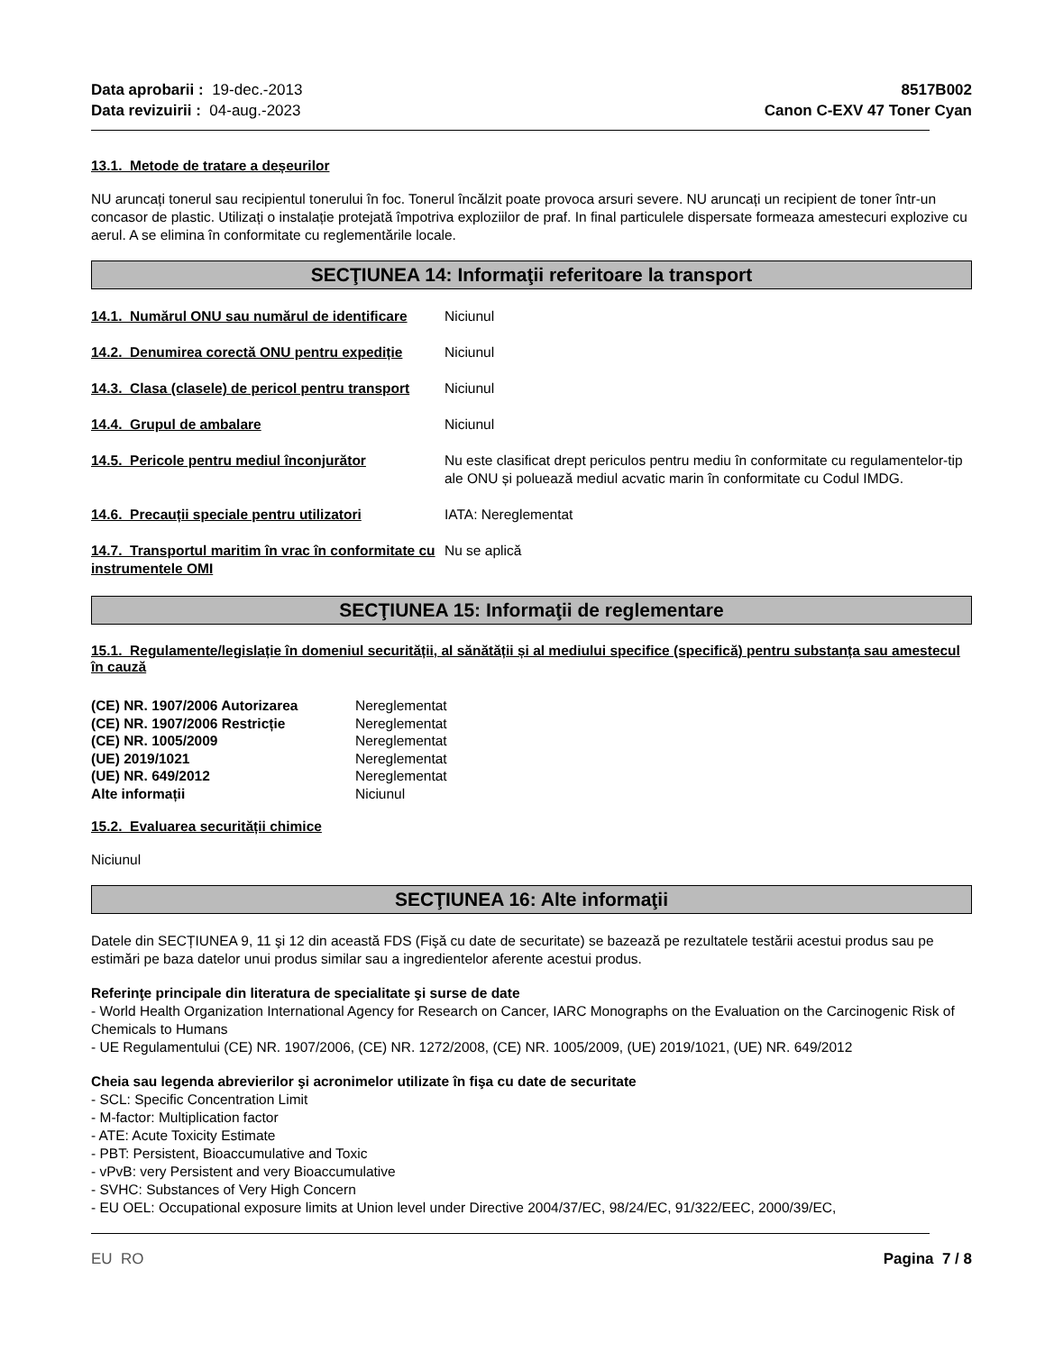Data aprobarii : 19-dec.-2013
Data revizuirii : 04-aug.-2023
8517B002
Canon C-EXV 47 Toner Cyan
13.1. Metode de tratare a deșeurilor
NU aruncați tonerul sau recipientul tonerului în foc. Tonerul încălzit poate provoca arsuri severe. NU aruncați un recipient de toner într-un concasor de plastic. Utilizați o instalație protejată împotriva exploziilor de praf. In final particulele dispersate formeaza amestecuri explozive cu aerul. A se elimina în conformitate cu reglementările locale.
SECŢIUNEA 14: Informaţii referitoare la transport
14.1. Numărul ONU sau numărul de identificare
Niciunul
14.2. Denumirea corectă ONU pentru expediție
Niciunul
14.3. Clasa (clasele) de pericol pentru transport
Niciunul
14.4. Grupul de ambalare Niciunul
14.5. Pericole pentru mediul înconjurător Nu este clasificat drept periculos pentru mediu în conformitate cu regulamentelor-tip ale ONU și poluează mediul acvatic marin în conformitate cu Codul IMDG.
14.6. Precauții speciale pentru utilizatori
IATA: Nereglementat
14.7. Transportul maritim în vrac în conformitate cu instrumentele OMI
Nu se aplică
SECŢIUNEA 15: Informaţii de reglementare
15.1. Regulamente/legislație în domeniul securității, al sănătății și al mediului specifice (specifică) pentru substanța sau amestecul în cauză
(CE) NR. 1907/2006 Autorizarea Nereglementat
(CE) NR. 1907/2006 Restricție Nereglementat
(CE) NR. 1005/2009 Nereglementat
(UE) 2019/1021 Nereglementat
(UE) NR. 649/2012 Nereglementat
Alte informații Niciunul
15.2. Evaluarea securității chimice
Niciunul
SECŢIUNEA 16: Alte informaţii
Datele din SECȚIUNEA 9, 11 şi 12 din această FDS (Fişă cu date de securitate) se bazează pe rezultatele testării acestui produs sau pe estimări pe baza datelor unui produs similar sau a ingredientelor aferente acestui produs.
Referinţe principale din literatura de specialitate şi surse de date
- World Health Organization International Agency for Research on Cancer, IARC Monographs on the Evaluation on the Carcinogenic Risk of Chemicals to Humans
- UE Regulamentului (CE) NR. 1907/2006, (CE) NR. 1272/2008, (CE) NR. 1005/2009, (UE) 2019/1021, (UE) NR. 649/2012
Cheia sau legenda abrevierilor şi acronimelor utilizate în fişa cu date de securitate
- SCL: Specific Concentration Limit
- M-factor: Multiplication factor
- ATE: Acute Toxicity Estimate
- PBT: Persistent, Bioaccumulative and Toxic
- vPvB: very Persistent and very Bioaccumulative
- SVHC: Substances of Very High Concern
- EU OEL: Occupational exposure limits at Union level under Directive 2004/37/EC, 98/24/EC, 91/322/EEC, 2000/39/EC,
EU RO Pagina 7 / 8